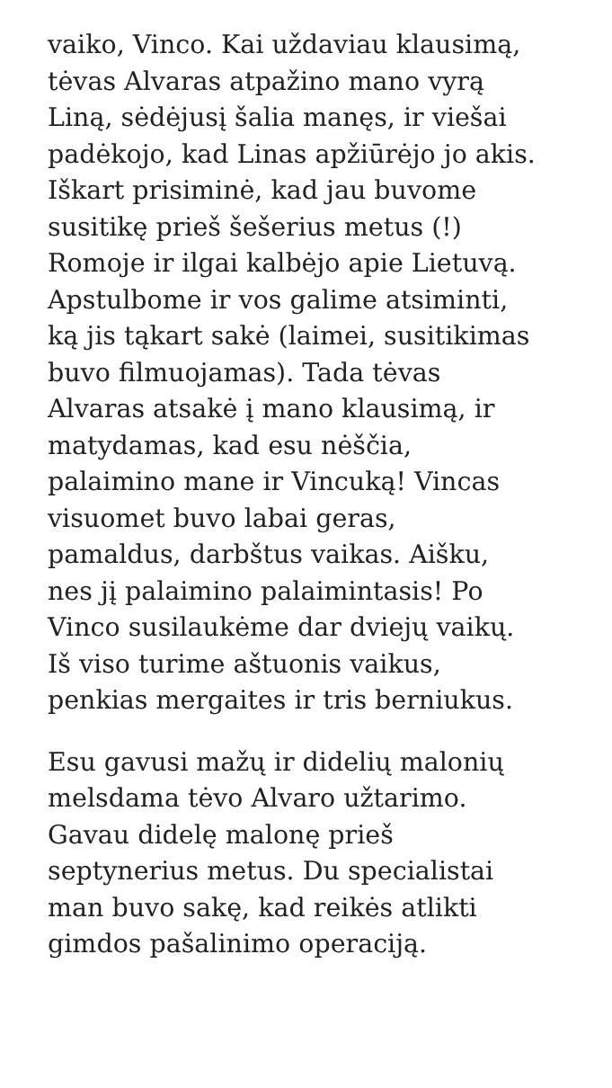vaiko, Vinco. Kai uždaviau klausimą,
tėvas Alvaras atpažino mano vyrą
Liną, sėdėjusį šalia manęs, ir viešai
padėkojo, kad Linas apžiūrėjo jo akis.
Iškart prisiminė, kad jau buvome
susitikę prieš šešerius metus (!)
Romoje ir ilgai kalbėjo apie Lietuvą.
Apstulbome ir vos galime atsiminti,
ką jis tąkart sakė (laimei, susitikimas
buvo filmuojamas). Tada tėvas
Alvaras atsakė į mano klausimą, ir
matydamas, kad esu nėščia,
palaimino mane ir Vincuką! Vincas
visuomet buvo labai geras,
pamaldus, darbštus vaikas. Aišku,
nes jį palaimino palaimintasis! Po
Vinco susilaukėme dar dviejų vaikų.
Iš viso turime aštuonis vaikus,
penkias mergaites ir tris berniukus.
Esu gavusi mažų ir didelių malonių
melsdama tėvo Alvaro užtarimo.
Gavau didelę malonę prieš
septynerius metus. Du specialistai
man buvo sakę, kad reikės atlikti
gimdos pašalinimo operaciją.